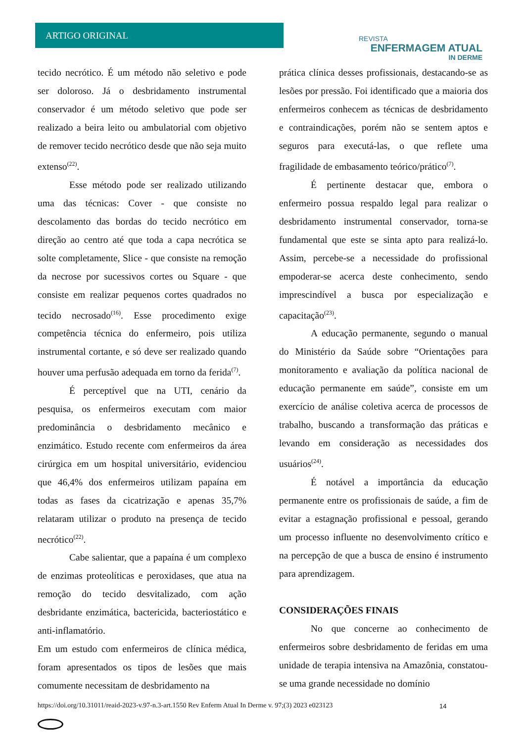ARTIGO ORIGINAL
REVISTA
ENFERMAGEM ATUAL
IN DERME
tecido necrótico. É um método não seletivo e pode ser doloroso. Já o desbridamento instrumental conservador é um método seletivo que pode ser realizado a beira leito ou ambulatorial com objetivo de remover tecido necrótico desde que não seja muito extenso<sup>(22)</sup>.
Esse método pode ser realizado utilizando uma das técnicas: Cover - que consiste no descolamento das bordas do tecido necrótico em direção ao centro até que toda a capa necrótica se solte completamente, Slice - que consiste na remoção da necrose por sucessivos cortes ou Square - que consiste em realizar pequenos cortes quadrados no tecido necrosado<sup>(16)</sup>. Esse procedimento exige competência técnica do enfermeiro, pois utiliza instrumental cortante, e só deve ser realizado quando houver uma perfusão adequada em torno da ferida<sup>(7)</sup>.
É perceptível que na UTI, cenário da pesquisa, os enfermeiros executam com maior predominância o desbridamento mecânico e enzimático. Estudo recente com enfermeiros da área cirúrgica em um hospital universitário, evidenciou que 46,4% dos enfermeiros utilizam papaína em todas as fases da cicatrização e apenas 35,7% relataram utilizar o produto na presença de tecido necrótico<sup>(22)</sup>.
Cabe salientar, que a papaína é um complexo de enzimas proteolíticas e peroxidases, que atua na remoção do tecido desvitalizado, com ação desbridante enzimática, bactericida, bacteriostático e anti-inflamatório.
Em um estudo com enfermeiros de clínica médica, foram apresentados os tipos de lesões que mais comumente necessitam de desbridamento na
prática clínica desses profissionais, destacando-se as lesões por pressão. Foi identificado que a maioria dos enfermeiros conhecem as técnicas de desbridamento e contraindicações, porém não se sentem aptos e seguros para executá-las, o que reflete uma fragilidade de embasamento teórico/prático<sup>(7)</sup>.
É pertinente destacar que, embora o enfermeiro possua respaldo legal para realizar o desbridamento instrumental conservador, torna-se fundamental que este se sinta apto para realizá-lo. Assim, percebe-se a necessidade do profissional empoderar-se acerca deste conhecimento, sendo imprescindível a busca por especialização e capacitação<sup>(23)</sup>.
A educação permanente, segundo o manual do Ministério da Saúde sobre “Orientações para monitoramento e avaliação da política nacional de educação permanente em saúde”, consiste em um exercício de análise coletiva acerca de processos de trabalho, buscando a transformação das práticas e levando em consideração as necessidades dos usuários<sup>(24)</sup>.
É notável a importância da educação permanente entre os profissionais de saúde, a fim de evitar a estagnação profissional e pessoal, gerando um processo influente no desenvolvimento crítico e na percepção de que a busca de ensino é instrumento para aprendizagem.
CONSIDERAÇÕES FINAIS
No que concerne ao conhecimento de enfermeiros sobre desbridamento de feridas em uma unidade de terapia intensiva na Amazônia, constatou-se uma grande necessidade no domínio
https://doi.org/10.31011/reaid-2023-v.97-n.3-art.1550 Rev Enferm Atual In Derme v. 97;(3) 2023 e023123
14